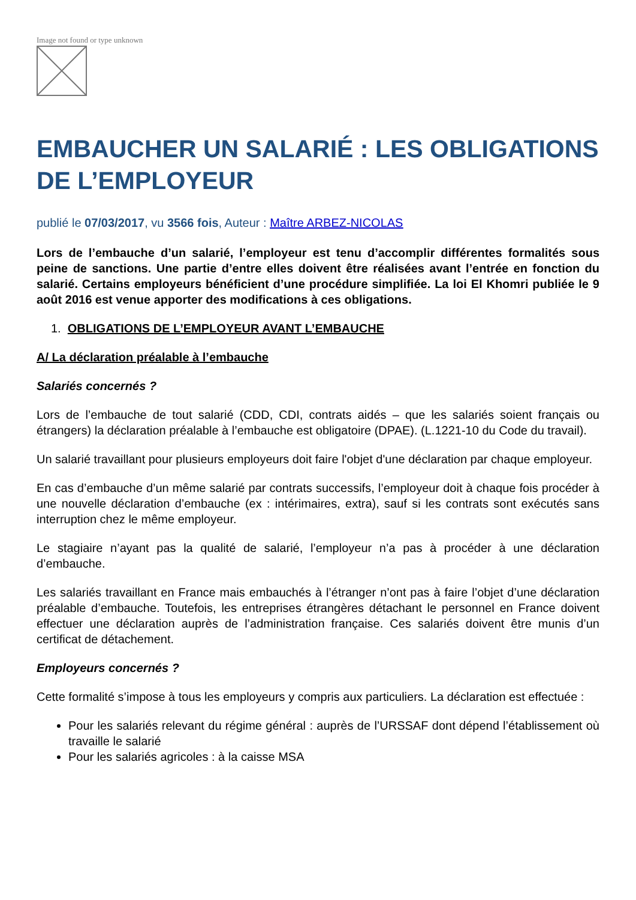Image not found or type unknown
EMBAUCHER UN SALARIÉ : LES OBLIGATIONS DE L’EMPLOYEUR
publié le 07/03/2017, vu 3566 fois, Auteur : Maître ARBEZ-NICOLAS
Lors de l’embauche d’un salarié, l’employeur est tenu d’accomplir différentes formalités sous peine de sanctions. Une partie d’entre elles doivent être réalisées avant l’entrée en fonction du salarié. Certains employeurs bénéficient d’une procédure simplifiée. La loi El Khomri publiée le 9 août 2016 est venue apporter des modifications à ces obligations.
1. OBLIGATIONS DE L’EMPLOYEUR AVANT L’EMBAUCHE
A/ La déclaration préalable à l’embauche
Salariés concernés ?
Lors de l’embauche de tout salarié (CDD, CDI, contrats aidés – que les salariés soient français ou étrangers) la déclaration préalable à l’embauche est obligatoire (DPAE). (L.1221-10 du Code du travail).
Un salarié travaillant pour plusieurs employeurs doit faire l'objet d'une déclaration par chaque employeur.
En cas d’embauche d’un même salarié par contrats successifs, l’employeur doit à chaque fois procéder à une nouvelle déclaration d’embauche (ex : intérimaires, extra), sauf si les contrats sont exécutés sans interruption chez le même employeur.
Le stagiaire n’ayant pas la qualité de salarié, l’employeur n’a pas à procéder à une déclaration d’embauche.
Les salariés travaillant en France mais embauchés à l’étranger n’ont pas à faire l’objet d’une déclaration préalable d’embauche. Toutefois, les entreprises étrangères détachant le personnel en France doivent effectuer une déclaration auprès de l’administration française. Ces salariés doivent être munis d’un certificat de détachement.
Employeurs concernés ?
Cette formalité s’impose à tous les employeurs y compris aux particuliers. La déclaration est effectuée :
Pour les salariés relevant du régime général : auprès de l’URSSAF dont dépend l’établissement où travaille le salarié
Pour les salariés agricoles : à la caisse MSA